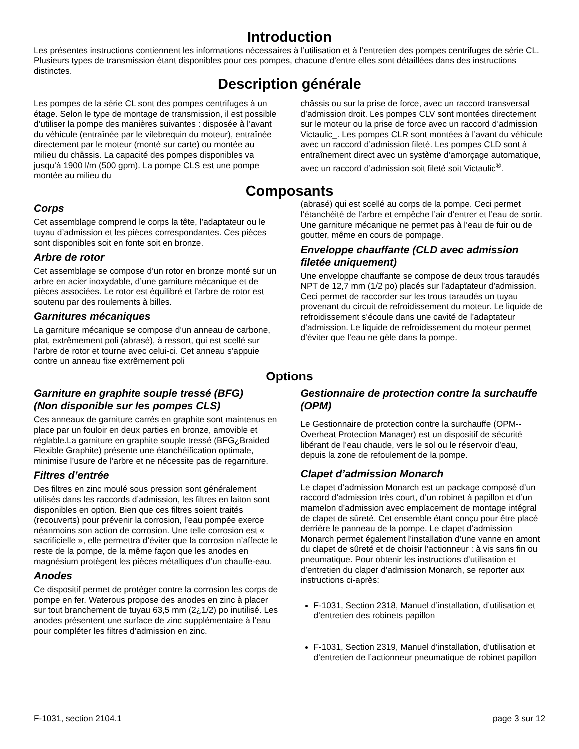Introduction
Les présentes instructions contiennent les informations nécessaires à l’utilisation et à l’entretien des pompes centrifuges de série CL. Plusieurs types de transmission étant disponibles pour ces pompes, chacune d’entre elles sont détaillées dans des instructions distinctes.
Description générale
Les pompes de la série CL sont des pompes centrifuges à un étage. Selon le type de montage de transmission, il est possible d’utiliser la pompe des manières suivantes : disposée à l’avant du véhicule (entraînée par le vilebrequin du moteur), entraînée directement par le moteur (monté sur carte) ou montée au milieu du châssis. La capacité des pompes disponibles va jusqu’à 1900 l/m (500 gpm). La pompe CLS est une pompe montée au milieu du
châssis ou sur la prise de force, avec un raccord transversal d’admission droit. Les pompes CLV sont montées directement sur le moteur ou la prise de force avec un raccord d’admission Victaulic_. Les pompes CLR sont montées à l’avant du véhicule avec un raccord d’admission fileté. Les pompes CLD sont à entraînement direct avec un système d’amorçage automatique, avec un raccord d’admission soit fileté soit Victaulic<sup>®</sup>.
Composants
Corps
Cet assemblage comprend le corps la tête, l’adaptateur ou le tuyau d’admission et les pièces correspondantes. Ces pièces sont disponibles soit en fonte soit en bronze.
Arbre de rotor
Cet assemblage se compose d’un rotor en bronze monté sur un arbre en acier inoxydable, d’une garniture mécanique et de pièces associées. Le rotor est équilibré et l’arbre de rotor est soutenu par des roulements à billes.
Garnitures mécaniques
La garniture mécanique se compose d’un anneau de carbone, plat, extrêmement poli (abrasé), à ressort, qui est scellé sur l’arbre de rotor et tourne avec celui-ci. Cet anneau s’appuie contre un anneau fixe extrêmement poli
(abrasé) qui est scellé au corps de la pompe. Ceci permet l’étanchéité de l’arbre et empêche l’air d’entrer et l’eau de sortir. Une garniture mécanique ne permet pas à l’eau de fuir ou de goutter, même en cours de pompage.
Enveloppe chauffante (CLD avec admission filetée uniquement)
Une enveloppe chauffante se compose de deux trous taraudés NPT de 12,7 mm (1/2 po) placés sur l’adaptateur d’admission. Ceci permet de raccorder sur les trous taraudés un tuyau provenant du circuit de refroidissement du moteur. Le liquide de refroidissement s’écoule dans une cavité de l’adaptateur d’admission. Le liquide de refroidissement du moteur permet d’éviter que l’eau ne gèle dans la pompe.
Options
Garniture en graphite souple tressé (BFG)
(Non disponible sur les pompes CLS)
Ces anneaux de garniture carrés en graphite sont maintenus en place par un fouloir en deux parties en bronze, amovible et réglable.La garniture en graphite souple tressé (BFG¿Braided Flexible Graphite) présente une étanchéification optimale, minimise l’usure de l’arbre et ne nécessite pas de regarniture.
Filtres d’entrée
Des filtres en zinc moulé sous pression sont généralement utilisés dans les raccords d’admission, les filtres en laiton sont disponibles en option. Bien que ces filtres soient traités (recouverts) pour prévenir la corrosion, l’eau pompée exerce néanmoins son action de corrosion. Une telle corrosion est « sacrificielle », elle permettra d’éviter que la corrosion n’affecte le reste de la pompe, de la même façon que les anodes en magnésium protègent les pièces métalliques d’un chauffe-eau.
Anodes
Ce dispositif permet de protéger contre la corrosion les corps de pompe en fer. Waterous propose des anodes en zinc à placer sur tout branchement de tuyau 63,5 mm (2¿1/2) po inutilisé. Les anodes présentent une surface de zinc supplémentaire à l’eau pour compléter les filtres d’admission en zinc.
Gestionnaire de protection contre la surchauffe (OPM)
Le Gestionnaire de protection contre la surchauffe (OPM--Overheat Protection Manager) est un dispositif de sécurité libérant de l’eau chaude, vers le sol ou le réservoir d’eau, depuis la zone de refoulement de la pompe.
Clapet d’admission Monarch
Le clapet d’admission Monarch est un package composé d’un raccord d’admission très court, d’un robinet à papillon et d’un mamelon d’admission avec emplacement de montage intégral de clapet de sûreté. Cet ensemble étant conçu pour être placé derrière le panneau de la pompe. Le clapet d’admission Monarch permet également l’installation d’une vanne en amont du clapet de sûreté et de choisir l’actionneur : à vis sans fin ou pneumatique. Pour obtenir les instructions d’utilisation et d’entretien du claper d’admission Monarch, se reporter aux instructions ci-après:
F-1031, Section 2318, Manuel d’installation, d’utilisation et d’entretien des robinets papillon
F-1031, Section 2319, Manuel d’installation, d’utilisation et d’entretien de l’actionneur pneumatique de robinet papillon
F-1031, section 2104.1 page 3 sur 12